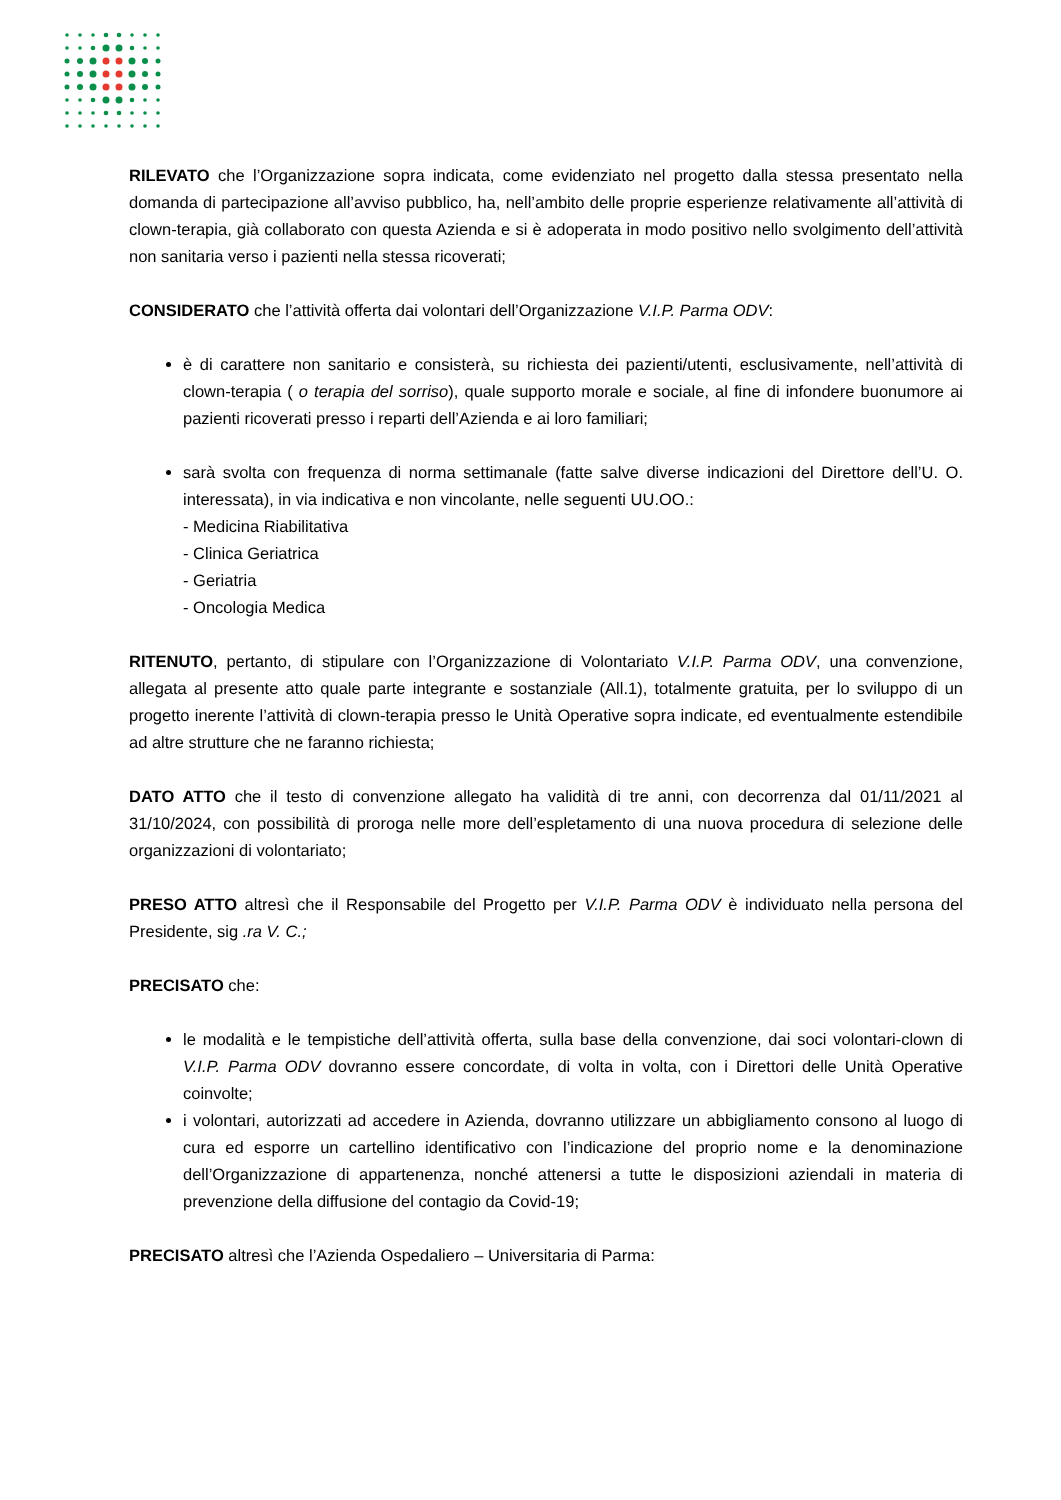RILEVATO che l’Organizzazione sopra indicata, come evidenziato nel progetto dalla stessa presentato nella domanda di partecipazione all’avviso pubblico, ha, nell’ambito delle proprie esperienze relativamente all’attività di clown-terapia, già collaborato con questa Azienda e si è adoperata in modo positivo nello svolgimento dell’attività non sanitaria verso i pazienti nella stessa ricoverati;
CONSIDERATO che l’attività offerta dai volontari dell’Organizzazione V.I.P. Parma ODV:
è di carattere non sanitario e consisterà, su richiesta dei pazienti/utenti, esclusivamente, nell’attività di clown-terapia ( o terapia del sorriso), quale supporto morale e sociale, al fine di infondere buonumore ai pazienti ricoverati presso i reparti dell’Azienda e ai loro familiari;
sarà svolta con frequenza di norma settimanale (fatte salve diverse indicazioni del Direttore dell’U. O. interessata), in via indicativa e non vincolante, nelle seguenti UU.OO.:
- Medicina Riabilitativa
- Clinica Geriatrica
- Geriatria
- Oncologia Medica
RITENUTO, pertanto, di stipulare con l’Organizzazione di Volontariato V.I.P. Parma ODV, una convenzione, allegata al presente atto quale parte integrante e sostanziale (All.1), totalmente gratuita, per lo sviluppo di un progetto inerente l’attività di clown-terapia presso le Unità Operative sopra indicate, ed eventualmente estendibile ad altre strutture che ne faranno richiesta;
DATO ATTO che il testo di convenzione allegato ha validità di tre anni, con decorrenza dal 01/11/2021 al 31/10/2024, con possibilità di proroga nelle more dell’espletamento di una nuova procedura di selezione delle organizzazioni di volontariato;
PRESO ATTO altresì che il Responsabile del Progetto per V.I.P. Parma ODV è individuato nella persona del Presidente, sig .ra V. C.;
PRECISATO che:
le modalità e le tempistiche dell’attività offerta, sulla base della convenzione, dai soci volontari-clown di V.I.P. Parma ODV dovranno essere concordate, di volta in volta, con i Direttori delle Unità Operative coinvolte;
i volontari, autorizzati ad accedere in Azienda, dovranno utilizzare un abbigliamento consono al luogo di cura ed esporre un cartellino identificativo con l’indicazione del proprio nome e la denominazione dell’Organizzazione di appartenenza, nonché attenersi a tutte le disposizioni aziendali in materia di prevenzione della diffusione del contagio da Covid-19;
PRECISATO altresì che l’Azienda Ospedaliero – Universitaria di Parma: